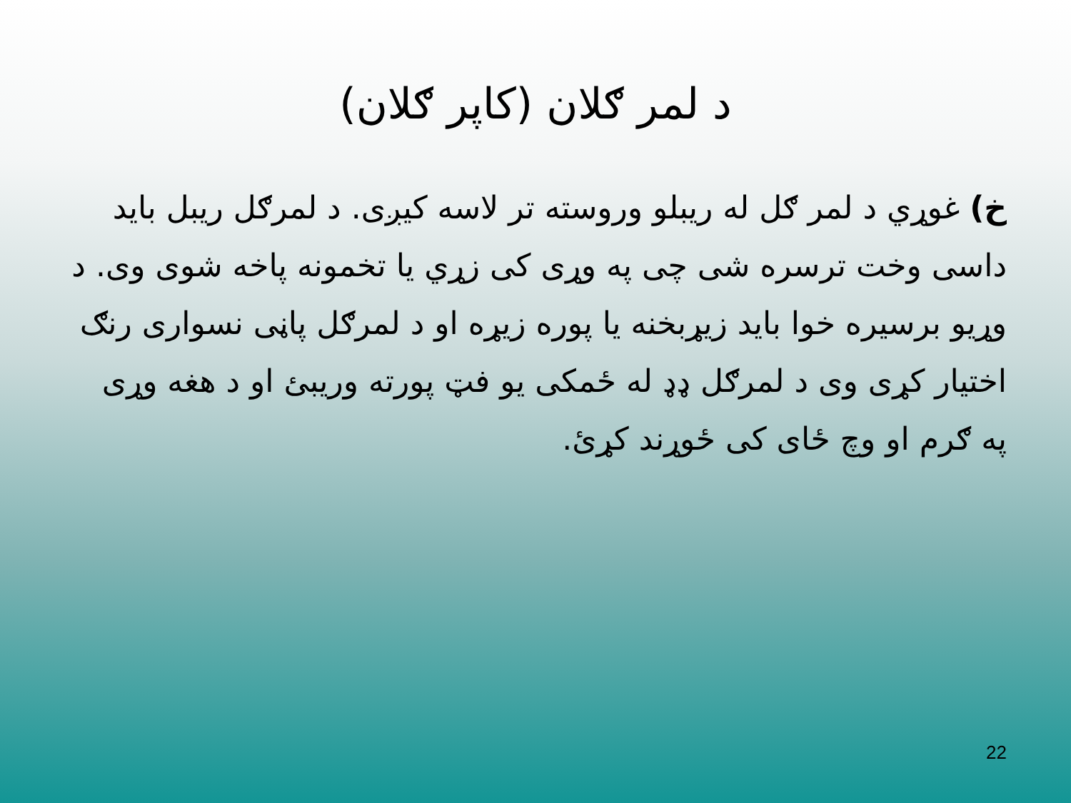د لمر ګلان (کاپر ګلان)
خ) غوړي د لمر ګل له ریبلو وروسته تر لاسه کیږی. د لمرګل ریبل باید داسی وخت ترسره شی چی په وړی کی زړي یا تخمونه پاخه شوی وی. د وړیو برسیره خوا باید زیړبخنه یا پوره زیړه او د لمرګل پاڼی نسواری رنګ اختیار کړی وی د لمرګل ډډ له ځمکی یو فټ پورته وریبئ او د هغه وړی په ګرم او وچ ځای کی ځوړند کړئ.
22